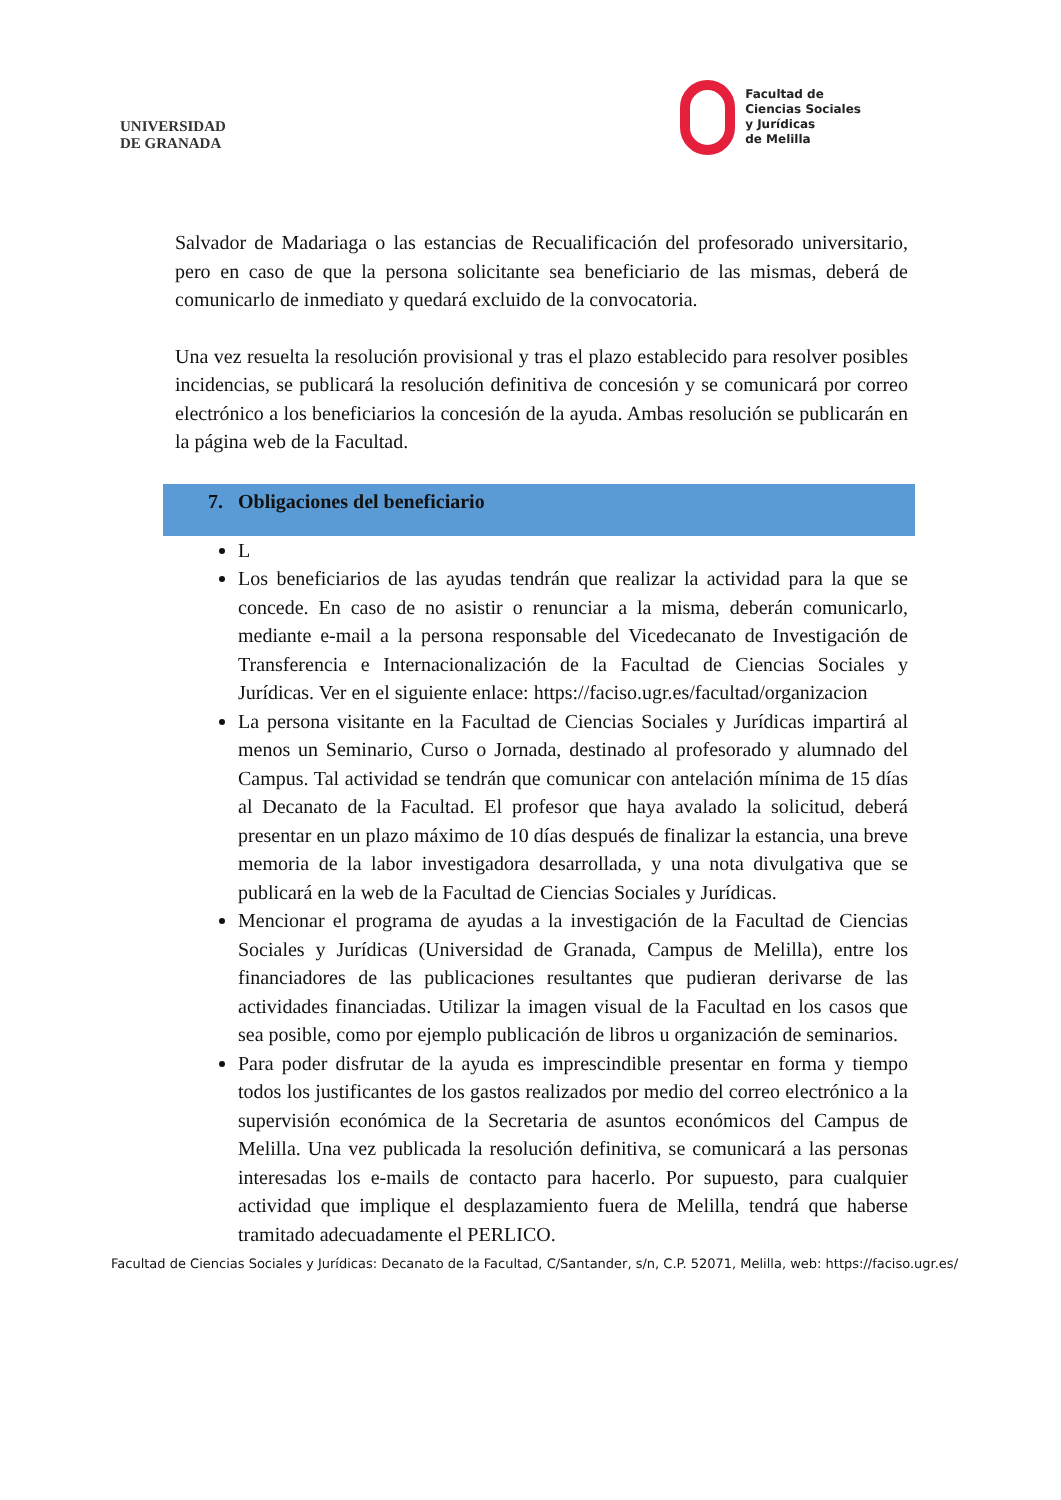UNIVERSIDAD
DE GRANADA
Facultad de
Ciencias Sociales
y Jurídicas
de Melilla
Salvador de Madariaga o las estancias de Recualificación del profesorado universitario, pero en caso de que la persona solicitante sea beneficiario de las mismas, deberá de comunicarlo de inmediato y quedará excluido de la convocatoria.
Una vez resuelta la resolución provisional y tras el plazo establecido para resolver posibles incidencias, se publicará la resolución definitiva de concesión y se comunicará por correo electrónico a los beneficiarios la concesión de la ayuda. Ambas resolución se publicarán en la página web de la Facultad.
7. Obligaciones del beneficiario
L
Los beneficiarios de las ayudas tendrán que realizar la actividad para la que se concede. En caso de no asistir o renunciar a la misma, deberán comunicarlo, mediante e-mail a la persona responsable del Vicedecanato de Investigación de Transferencia e Internacionalización de la Facultad de Ciencias Sociales y Jurídicas. Ver en el siguiente enlace: https://faciso.ugr.es/facultad/organizacion
La persona visitante en la Facultad de Ciencias Sociales y Jurídicas impartirá al menos un Seminario, Curso o Jornada, destinado al profesorado y alumnado del Campus. Tal actividad se tendrán que comunicar con antelación mínima de 15 días al Decanato de la Facultad. El profesor que haya avalado la solicitud, deberá presentar en un plazo máximo de 10 días después de finalizar la estancia, una breve memoria de la labor investigadora desarrollada, y una nota divulgativa que se publicará en la web de la Facultad de Ciencias Sociales y Jurídicas.
Mencionar el programa de ayudas a la investigación de la Facultad de Ciencias Sociales y Jurídicas (Universidad de Granada, Campus de Melilla), entre los financiadores de las publicaciones resultantes que pudieran derivarse de las actividades financiadas. Utilizar la imagen visual de la Facultad en los casos que sea posible, como por ejemplo publicación de libros u organización de seminarios.
Para poder disfrutar de la ayuda es imprescindible presentar en forma y tiempo todos los justificantes de los gastos realizados por medio del correo electrónico a la supervisión económica de la Secretaria de asuntos económicos del Campus de Melilla. Una vez publicada la resolución definitiva, se comunicará a las personas interesadas los e-mails de contacto para hacerlo. Por supuesto, para cualquier actividad que implique el desplazamiento fuera de Melilla, tendrá que haberse tramitado adecuadamente el PERLICO.
Facultad de Ciencias Sociales y Jurídicas: Decanato de la Facultad, C/Santander, s/n, C.P. 52071, Melilla, web: https://faciso.ugr.es/